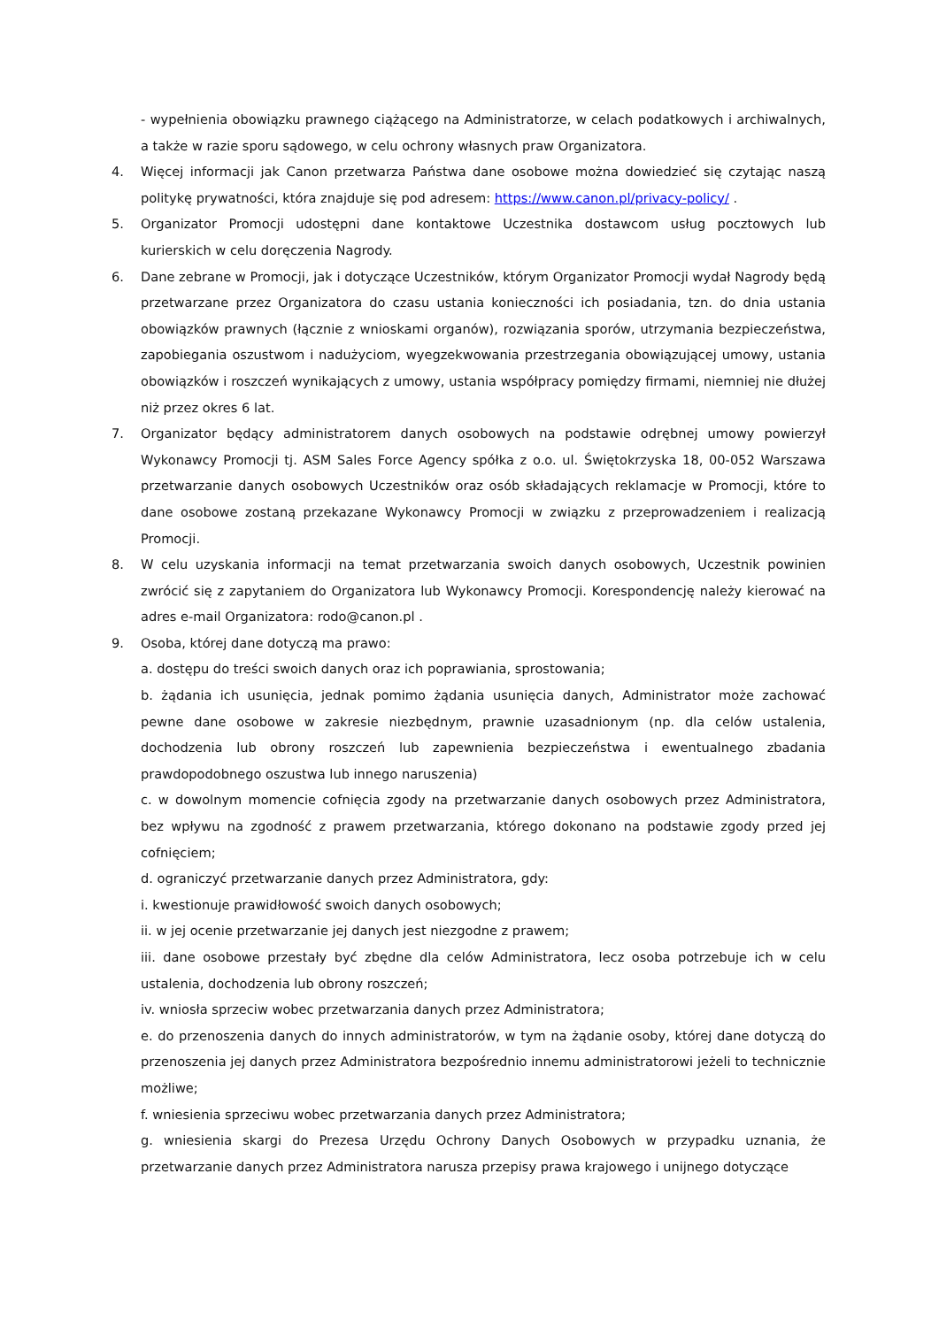- wypełnienia obowiązku prawnego ciążącego na Administratorze, w celach podatkowych i archiwalnych, a także w razie sporu sądowego, w celu ochrony własnych praw Organizatora.
4. Więcej informacji jak Canon przetwarza Państwa dane osobowe można dowiedzieć się czytając naszą politykę prywatności, która znajduje się pod adresem: https://www.canon.pl/privacy-policy/ .
5. Organizator Promocji udostępni dane kontaktowe Uczestnika dostawcom usług pocztowych lub kurierskich w celu doręczenia Nagrody.
6. Dane zebrane w Promocji, jak i dotyczące Uczestników, którym Organizator Promocji wydał Nagrody będą przetwarzane przez Organizatora do czasu ustania konieczności ich posiadania, tzn. do dnia ustania obowiązków prawnych (łącznie z wnioskami organów), rozwiązania sporów, utrzymania bezpieczeństwa, zapobiegania oszustwom i nadużyciom, wyegzekwowania przestrzegania obowiązującej umowy, ustania obowiązków i roszczeń wynikających z umowy, ustania współpracy pomiędzy firmami, niemniej nie dłużej niż przez okres 6 lat.
7. Organizator będący administratorem danych osobowych na podstawie odrębnej umowy powierzył Wykonawcy Promocji tj. ASM Sales Force Agency spółka z o.o. ul. Świętokrzyska 18, 00-052 Warszawa przetwarzanie danych osobowych Uczestników oraz osób składających reklamacje w Promocji, które to dane osobowe zostaną przekazane Wykonawcy Promocji w związku z przeprowadzeniem i realizacją Promocji.
8. W celu uzyskania informacji na temat przetwarzania swoich danych osobowych, Uczestnik powinien zwrócić się z zapytaniem do Organizatora lub Wykonawcy Promocji. Korespondencję należy kierować na adres e-mail Organizatora: rodo@canon.pl .
9. Osoba, której dane dotyczą ma prawo:
a. dostępu do treści swoich danych oraz ich poprawiania, sprostowania;
b. żądania ich usunięcia, jednak pomimo żądania usunięcia danych, Administrator może zachować pewne dane osobowe w zakresie niezbędnym, prawnie uzasadnionym (np. dla celów ustalenia, dochodzenia lub obrony roszczeń lub zapewnienia bezpieczeństwa i ewentualnego zbadania prawdopodobnego oszustwa lub innego naruszenia)
c. w dowolnym momencie cofnięcia zgody na przetwarzanie danych osobowych przez Administratora, bez wpływu na zgodność z prawem przetwarzania, którego dokonano na podstawie zgody przed jej cofnięciem;
d. ograniczyć przetwarzanie danych przez Administratora, gdy:
i. kwestionuje prawidłowość swoich danych osobowych;
ii. w jej ocenie przetwarzanie jej danych jest niezgodne z prawem;
iii. dane osobowe przestały być zbędne dla celów Administratora, lecz osoba potrzebuje ich w celu ustalenia, dochodzenia lub obrony roszczeń;
iv. wniosła sprzeciw wobec przetwarzania danych przez Administratora;
e. do przenoszenia danych do innych administratorów, w tym na żądanie osoby, której dane dotyczą do przenoszenia jej danych przez Administratora bezpośrednio innemu administratorowi jeżeli to technicznie możliwe;
f. wniesienia sprzeciwu wobec przetwarzania danych przez Administratora;
g. wniesienia skargi do Prezesa Urzędu Ochrony Danych Osobowych w przypadku uznania, że przetwarzanie danych przez Administratora narusza przepisy prawa krajowego i unijnego dotyczące